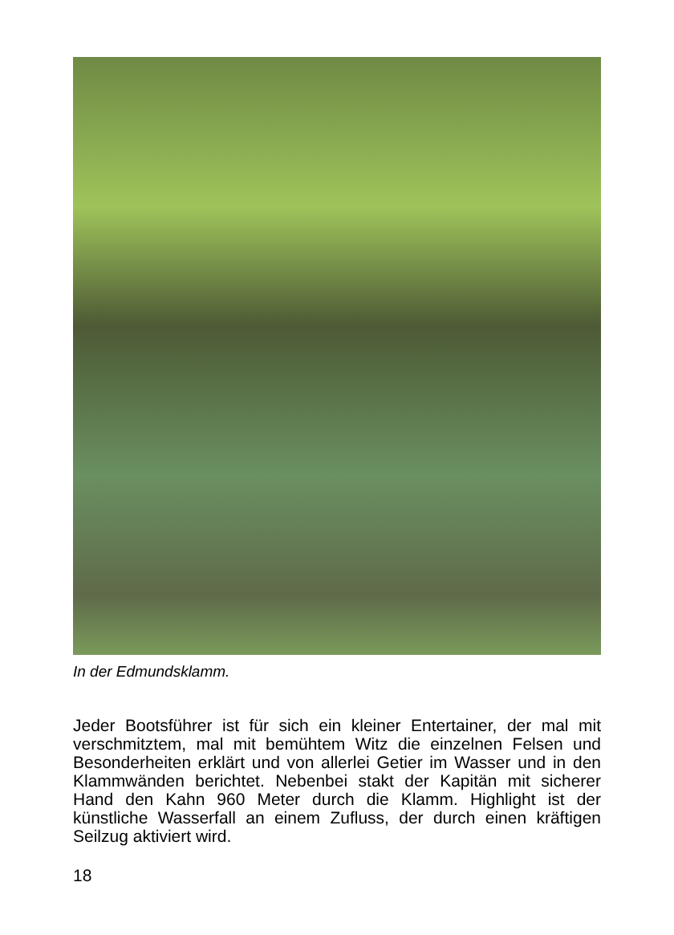In der Edmundsklamm.
Jeder Bootsführer ist für sich ein kleiner Entertainer, der mal mit verschmitztem, mal mit bemühtem Witz die einzelnen Felsen und Besonderheiten erklärt und von allerlei Getier im Wasser und in den Klammwänden berichtet. Nebenbei stakt der Kapitän mit sicherer Hand den Kahn 960 Meter durch die Klamm. Highlight ist der künstliche Wasserfall an einem Zufluss, der durch einen kräftigen Seilzug aktiviert wird.
18